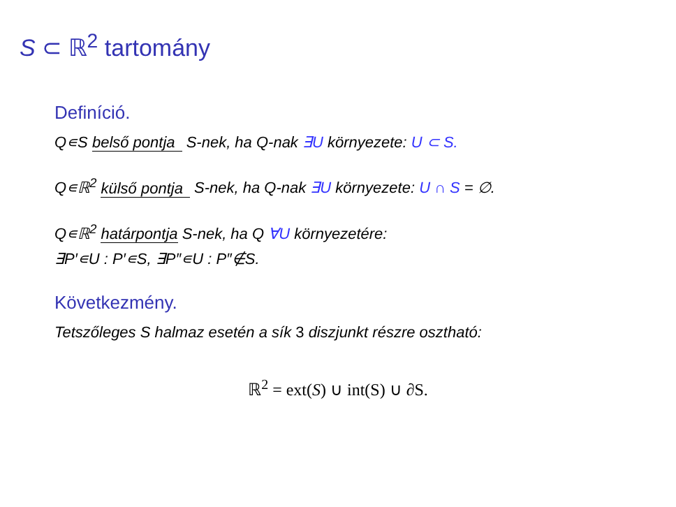S ⊂ ℝ<sup>2</sup> tartomány
Definíció.
Q∊S belső pontja S-nek, ha Q-nak ∃U környezete: U ⊂ S.
Q∊ℝ<sup>2</sup> külső pontja S-nek, ha Q-nak ∃U környezete: U ∩ S = ∅.
Q∊ℝ<sup>2</sup> határpontja S-nek, ha Q ∀U környezetére:
∃P′∊U : P′∊S, ∃P″∊U : P″∉S.
Következmény.
Tetszőleges S halmaz esetén a sík 3 diszjunkt részre osztható:
ℝ<sup>2</sup> = ext(S) ∪ int(S) ∪ ∂S.